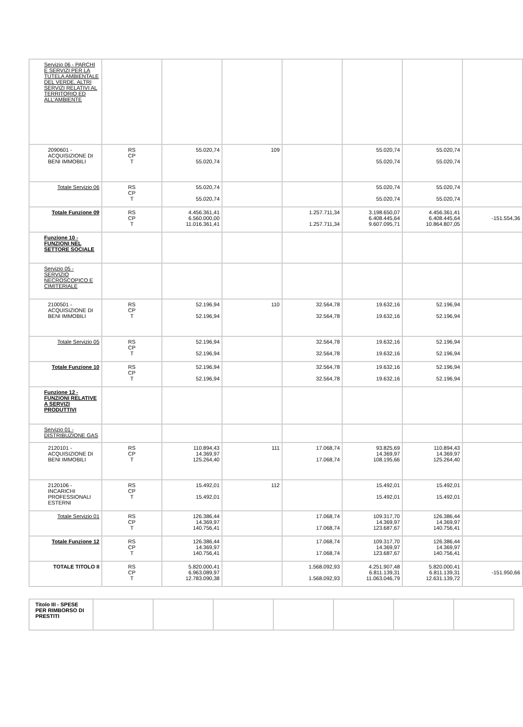| Servizio 06 - PARCHI E SERVIZI PER LA TUTELA AMBIENTALE DEL VERDE, ALTRI SERVIZI RELATIVI AL TERRITORIO ED ALL'AMBIENTE | | | | | | | |
| 2090601 - ACQUISIZIONE DI BENI IMMOBILI | RS CP T | 55.020,74 55.020,74 | 109 | | 55.020,74 55.020,74 | 55.020,74 55.020,74 | |
| Totale Servizio 06 | RS CP T | 55.020,74 55.020,74 | | | 55.020,74 55.020,74 | 55.020,74 55.020,74 | |
| Totale Funzione 09 | RS CP T | 4.456.361,41 6.560.000,00 11.016.361,41 | | 1.257.711,34 1.257.711,34 | 3.198.650,07 6.408.445,64 9.607.095,71 | 4.456.361,41 6.408.445,64 10.864.807,05 | -151.554,36 |
| Funzione 10 - FUNZIONI NEL SETTORE SOCIALE | | | | | | | |
| Servizio 05 - SERVIZIO NECROSCOPICO E CIMITERIALE | | | | | | | |
| 2100501 - ACQUISIZIONE DI BENI IMMOBILI | RS CP T | 52.196,94 52.196,94 | 110 | 32.564,78 32.564,78 | 19.632,16 19.632,16 | 52.196,94 52.196,94 | |
| Totale Servizio 05 | RS CP T | 52.196,94 52.196,94 | | 32.564,78 32.564,78 | 19.632,16 19.632,16 | 52.196,94 52.196,94 | |
| Totale Funzione 10 | RS CP T | 52.196,94 52.196,94 | | 32.564,78 32.564,78 | 19.632,16 19.632,16 | 52.196,94 52.196,94 | |
| Funzione 12 - FUNZIONI RELATIVE A SERVIZI PRODUTTIVI | | | | | | | |
| Servizio 01 - DISTRIBUZIONE GAS | | | | | | | |
| 2120101 - ACQUISIZIONE DI BENI IMMOBILI | RS CP T | 110.894,43 14.369,97 125.264,40 | 111 | 17.068,74 17.068,74 | 93.825,69 14.369,97 108.195,66 | 110.894,43 14.369,97 125.264,40 | |
| 2120106 - INCARICHI PROFESSIONALI ESTERNI | RS CP T | 15.492,01 15.492,01 | 112 | | 15.492,01 15.492,01 | 15.492,01 15.492,01 | |
| Totale Servizio 01 | RS CP T | 126.386,44 14.369,97 140.756,41 | | 17.068,74 17.068,74 | 109.317,70 14.369,97 123.687,67 | 126.386,44 14.369,97 140.756,41 | |
| Totale Funzione 12 | RS CP T | 126.386,44 14.369,97 140.756,41 | | 17.068,74 17.068,74 | 109.317,70 14.369,97 123.687,67 | 126.386,44 14.369,97 140.756,41 | |
| TOTALE TITOLO II | RS CP T | 5.820.000,41 6.963.089,97 12.783.090,38 | | 1.568.092,93 1.568.092,93 | 4.251.907,48 6.811.139,31 11.063.046,79 | 5.820.000,41 6.811.139,31 12.631.139,72 | -151.950,66 |
| Titolo III - SPESE PER RIMBORSO DI PRESTITI | | | | | | | |